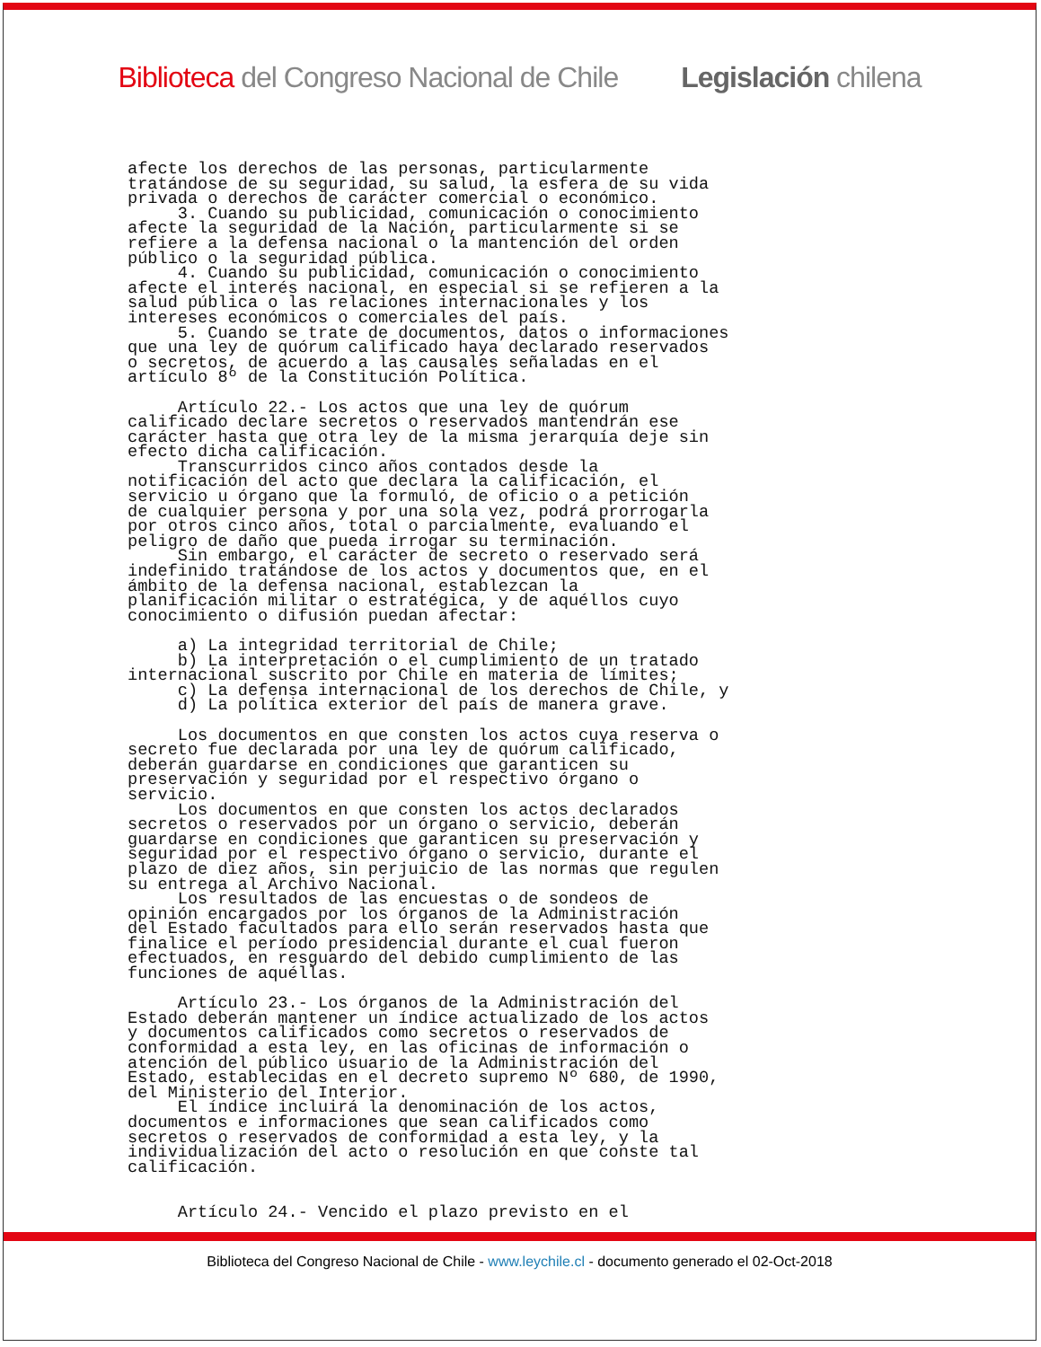Biblioteca del Congreso Nacional de Chile Legislación chilena
afecte los derechos de las personas, particularmente
tratándose de su seguridad, su salud, la esfera de su vida
privada o derechos de carácter comercial o económico.
     3. Cuando su publicidad, comunicación o conocimiento
afecte la seguridad de la Nación, particularmente si se
refiere a la defensa nacional o la mantención del orden
público o la seguridad pública.
     4. Cuando su publicidad, comunicación o conocimiento
afecte el interés nacional, en especial si se refieren a la
salud pública o las relaciones internacionales y los
intereses económicos o comerciales del país.
     5. Cuando se trate de documentos, datos o informaciones
que una ley de quórum calificado haya declarado reservados
o secretos, de acuerdo a las causales señaladas en el
artículo 8º de la Constitución Política.

     Artículo 22.- Los actos que una ley de quórum
calificado declare secretos o reservados mantendrán ese
carácter hasta que otra ley de la misma jerarquía deje sin
efecto dicha calificación.
     Transcurridos cinco años contados desde la
notificación del acto que declara la calificación, el
servicio u órgano que la formuló, de oficio o a petición
de cualquier persona y por una sola vez, podrá prorrogarla
por otros cinco años, total o parcialmente, evaluando el
peligro de daño que pueda irrogar su terminación.
     Sin embargo, el carácter de secreto o reservado será
indefinido tratándose de los actos y documentos que, en el
ámbito de la defensa nacional, establezcan la
planificación militar o estratégica, y de aquéllos cuyo
conocimiento o difusión puedan afectar:

     a) La integridad territorial de Chile;
     b) La interpretación o el cumplimiento de un tratado
internacional suscrito por Chile en materia de límites;
     c) La defensa internacional de los derechos de Chile, y
     d) La política exterior del país de manera grave.

     Los documentos en que consten los actos cuya reserva o
secreto fue declarada por una ley de quórum calificado,
deberán guardarse en condiciones que garanticen su
preservación y seguridad por el respectivo órgano o
servicio.
     Los documentos en que consten los actos declarados
secretos o reservados por un órgano o servicio, deberán
guardarse en condiciones que garanticen su preservación y
seguridad por el respectivo órgano o servicio, durante el
plazo de diez años, sin perjuicio de las normas que regulen
su entrega al Archivo Nacional.
     Los resultados de las encuestas o de sondeos de
opinión encargados por los órganos de la Administración
del Estado facultados para ello serán reservados hasta que
finalice el período presidencial durante el cual fueron
efectuados, en resguardo del debido cumplimiento de las
funciones de aquéllas.

     Artículo 23.- Los órganos de la Administración del
Estado deberán mantener un índice actualizado de los actos
y documentos calificados como secretos o reservados de
conformidad a esta ley, en las oficinas de información o
atención del público usuario de la Administración del
Estado, establecidas en el decreto supremo Nº 680, de 1990,
del Ministerio del Interior.
     El índice incluirá la denominación de los actos,
documentos e informaciones que sean calificados como
secretos o reservados de conformidad a esta ley, y la
individualización del acto o resolución en que conste tal
calificación.


     Artículo 24.- Vencido el plazo previsto en el
Biblioteca del Congreso Nacional de Chile - www.leychile.cl - documento generado el 02-Oct-2018